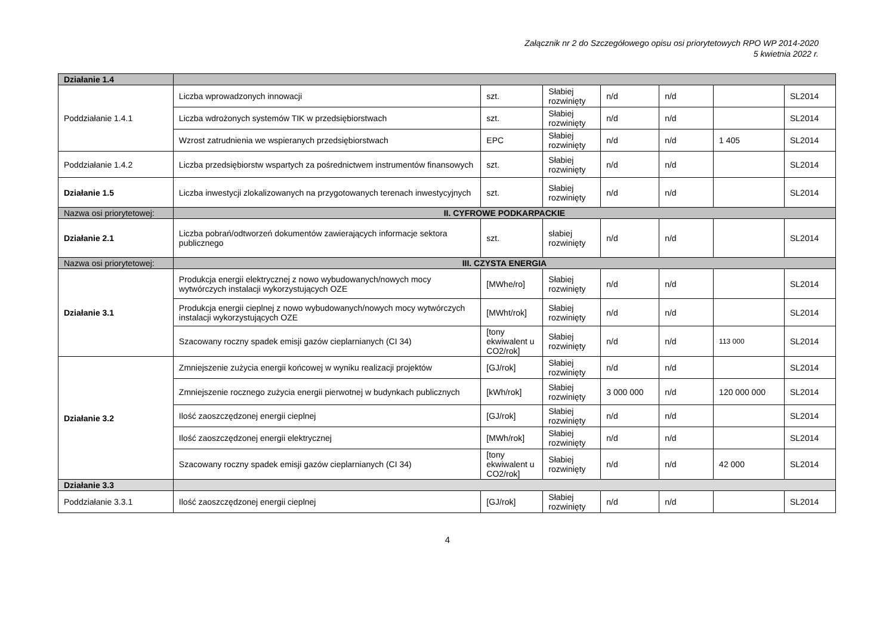Załącznik nr 2 do Szczegółowego opisu osi priorytetowych RPO WP 2014-2020
5 kwietnia 2022 r.
| Działanie 1.4 | | | | | | | |
| Poddziałanie 1.4.1 | Liczba wprowadzonych innowacji | szt. | Słabiej rozwinięty | n/d | n/d | | SL2014 |
| | Liczba wdrożonych systemów TIK w przedsiębiorstwach | szt. | Słabiej rozwinięty | n/d | n/d | | SL2014 |
| | Wzrost zatrudnienia we wspieranych przedsiębiorstwach | EPC | Słabiej rozwinięty | n/d | n/d | 1 405 | SL2014 |
| Poddziałanie 1.4.2 | Liczba przedsiębiorstw wspartych za pośrednictwem instrumentów finansowych | szt. | Słabiej rozwinięty | n/d | n/d | | SL2014 |
| Działanie 1.5 | Liczba inwestycji zlokalizowanych na przygotowanych terenach inwestycyjnych | szt. | Słabiej rozwinięty | n/d | n/d | | SL2014 |
| Nazwa osi priorytetowej: | II. CYFROWE PODKARPACKIE | | | | | | |
| Działanie 2.1 | Liczba pobrań/odtworzeń dokumentów zawierających informacje sektora publicznego | szt. | słabiej rozwinięty | n/d | n/d | | SL2014 |
| Nazwa osi priorytetowej: | III. CZYSTA ENERGIA | | | | | | |
| Działanie 3.1 | Produkcja energii elektrycznej z nowo wybudowanych/nowych mocy wytwórczych instalacji wykorzystujących OZE | [MWhe/ro] | Słabiej rozwinięty | n/d | n/d | | SL2014 |
| | Produkcja energii cieplnej z nowo wybudowanych/nowych mocy wytwórczych instalacji wykorzystujących OZE | [MWht/rok] | Słabiej rozwinięty | n/d | n/d | | SL2014 |
| | Szacowany roczny spadek emisji gazów cieplarnianych (CI 34) | [tony ekwiwalent u CO2/rok] | Słabiej rozwinięty | n/d | n/d | 113 000 | SL2014 |
| Działanie 3.2 | Zmniejszenie zużycia energii końcowej w wyniku realizacji projektów | [GJ/rok] | Słabiej rozwinięty | n/d | n/d | | SL2014 |
| | Zmniejszenie rocznego zużycia energii pierwotnej w budynkach publicznych | [kWh/rok] | Słabiej rozwinięty | 3 000 000 | n/d | 120 000 000 | SL2014 |
| | Ilość zaoszczędzonej energii cieplnej | [GJ/rok] | Słabiej rozwinięty | n/d | n/d | | SL2014 |
| | Ilość zaoszczędzonej energii elektrycznej | [MWh/rok] | Słabiej rozwinięty | n/d | n/d | | SL2014 |
| | Szacowany roczny spadek emisji gazów cieplarnianych (CI 34) | [tony ekwiwalent u CO2/rok] | Słabiej rozwinięty | n/d | n/d | 42 000 | SL2014 |
| Działanie 3.3 | | | | | | | |
| Poddziałanie 3.3.1 | Ilość zaoszczędzonej energii cieplnej | [GJ/rok] | Słabiej rozwinięty | n/d | n/d | | SL2014 |
4